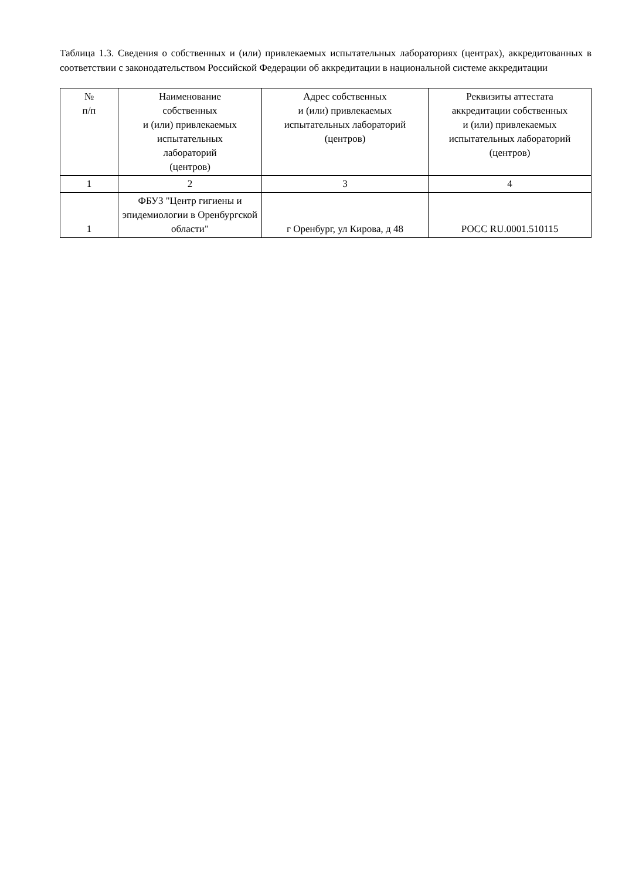Таблица 1.3. Сведения о собственных и (или) привлекаемых испытательных лабораториях (центрах), аккредитованных в соответствии с законодательством Российской Федерации об аккредитации в национальной системе аккредитации
| № п/п | Наименование собственных и (или) привлекаемых испытательных лабораторий (центров) | Адрес собственных и (или) привлекаемых испытательных лабораторий (центров) | Реквизиты аттестата аккредитации собственных и (или) привлекаемых испытательных лабораторий (центров) |
| --- | --- | --- | --- |
| 1 | 2 | 3 | 4 |
| 1 | ФБУЗ "Центр гигиены и эпидемиологии в Оренбургской области" | г Оренбург, ул Кирова, д 48 | РОСС RU.0001.510115 |